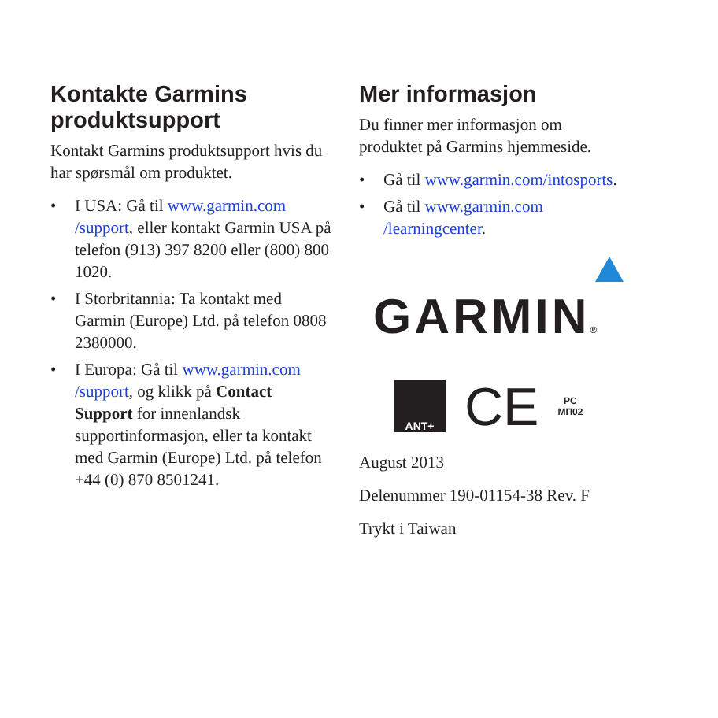Kontakte Garmins produktsupport
Kontakt Garmins produktsupport hvis du har spørsmål om produktet.
• I USA: Gå til www.garmin.com /support, eller kontakt Garmin USA på telefon (913) 397 8200 eller (800) 800 1020.
• I Storbritannia: Ta kontakt med Garmin (Europe) Ltd. på telefon 0808 2380000.
• I Europa: Gå til www.garmin.com /support, og klikk på Contact Support for innenlandsk supportinformasjon, eller ta kontakt med Garmin (Europe) Ltd. på telefon +44 (0) 870 8501241.
Mer informasjon
Du finner mer informasjon om produktet på Garmins hjemmeside.
• Gå til www.garmin.com/intosports.
• Gå til www.garmin.com /learningcenter.
GARMIN®
ANT+
CE
PC
МП02
August 2013
Delenummer 190-01154-38 Rev. F
Trykt i Taiwan